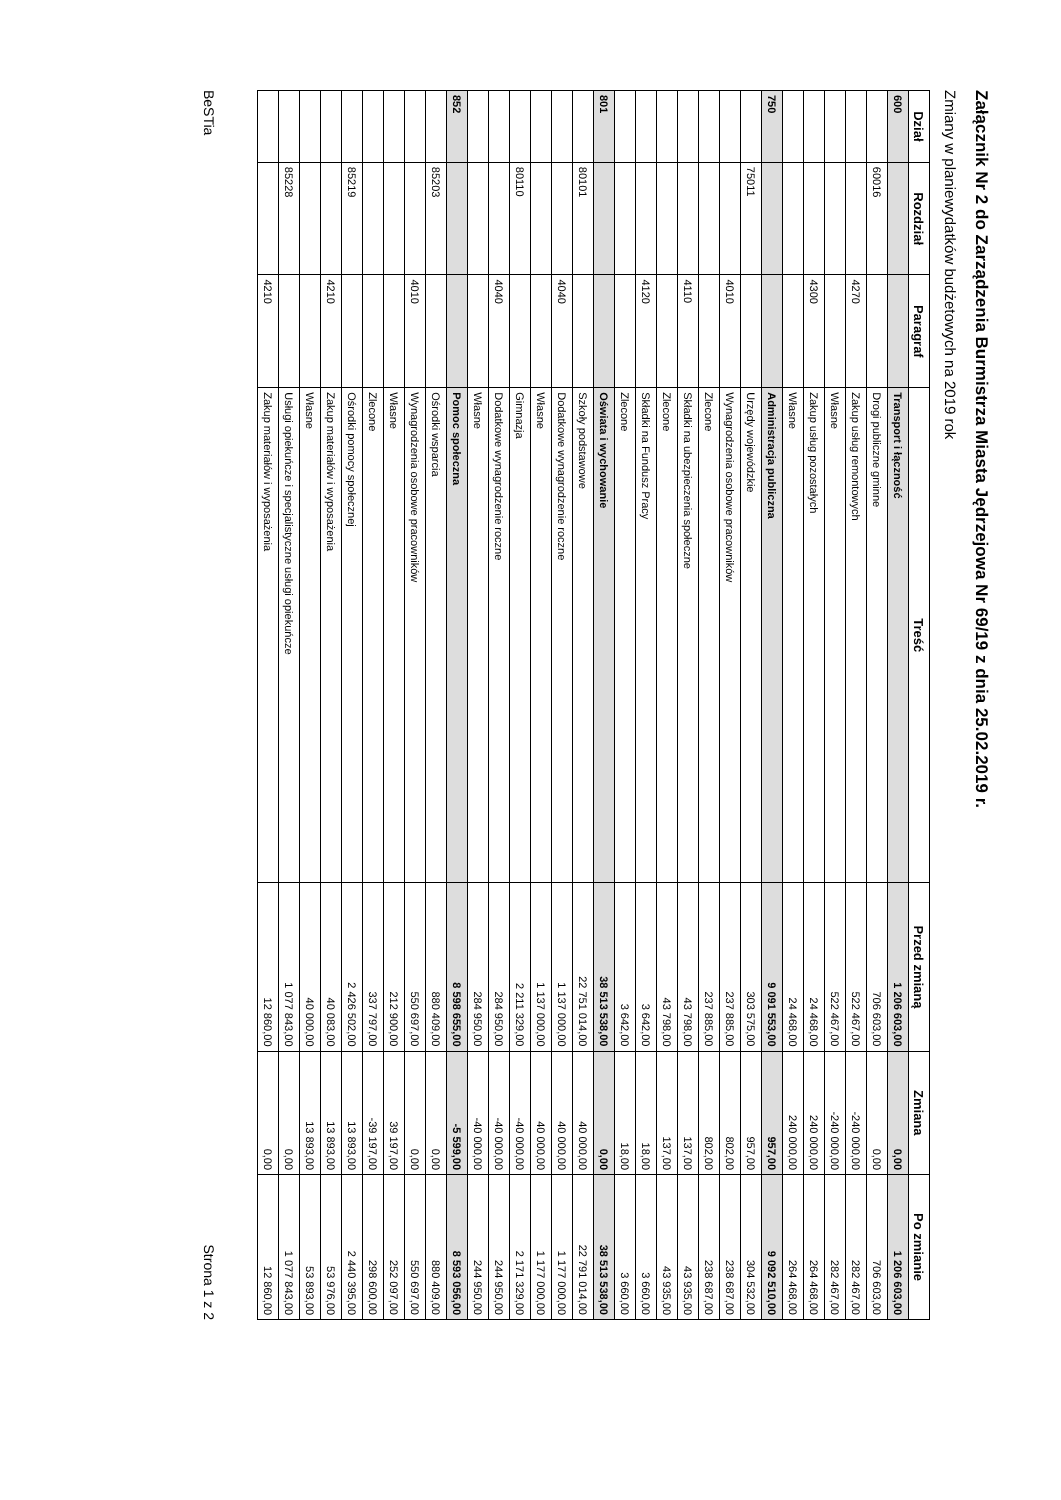Załącznik Nr 2 do Zarządzenia Burmistrza Miasta Jędrzejowa Nr 69/19 z dnia 25.02.2019 r.
Zmiany w planiewydatków budżetowych na 2019 rok
| Dział | Rozdział | Paragraf | Treść | Przed zmianą | Zmiana | Po zmianie |
| --- | --- | --- | --- | --- | --- | --- |
| 600 | | | Transport i łączność | 1 206 603,00 | 0,00 | 1 206 603,00 |
| | 60016 | | Drogi publiczne gminne | 706 603,00 | 0,00 | 706 603,00 |
| | | 4270 | Zakup usług remontowych | 522 467,00 | -240 000,00 | 282 467,00 |
| | | | Własne | 522 467,00 | -240 000,00 | 282 467,00 |
| | | 4300 | Zakup usług pozostałych | 24 468,00 | 240 000,00 | 264 468,00 |
| | | | Własne | 24 468,00 | 240 000,00 | 264 468,00 |
| 750 | | | Administracja publiczna | 9 091 553,00 | 957,00 | 9 092 510,00 |
| | 75011 | | Urzędy wojewódzkie | 303 575,00 | 957,00 | 304 532,00 |
| | | 4010 | Wynagrodzenia osobowe pracowników | 237 885,00 | 802,00 | 238 687,00 |
| | | | Zlecone | 237 885,00 | 802,00 | 238 687,00 |
| | | 4110 | Składki na ubezpieczenia społeczne | 43 798,00 | 137,00 | 43 935,00 |
| | | | Zlecone | 43 798,00 | 137,00 | 43 935,00 |
| | | 4120 | Składki na Fundusz Pracy | 3 642,00 | 18,00 | 3 660,00 |
| | | | Zlecone | 3 642,00 | 18,00 | 3 660,00 |
| 801 | | | Oświata i wychowanie | 38 513 538,00 | 0,00 | 38 513 538,00 |
| | 80101 | | Szkoły podstawowe | 22 751 014,00 | 40 000,00 | 22 791 014,00 |
| | | 4040 | Dodatkowe wynagrodzenie roczne | 1 137 000,00 | 40 000,00 | 1 177 000,00 |
| | | | Własne | 1 137 000,00 | 40 000,00 | 1 177 000,00 |
| | 80110 | | Gimnazja | 2 211 329,00 | -40 000,00 | 2 171 329,00 |
| | | 4040 | Dodatkowe wynagrodzenie roczne | 284 950,00 | -40 000,00 | 244 950,00 |
| | | | Własne | 284 950,00 | -40 000,00 | 244 950,00 |
| 852 | | | Pomoc społeczna | 8 598 655,00 | -5 599,00 | 8 593 056,00 |
| | 85203 | | Ośrodki wsparcia | 880 409,00 | 0,00 | 880 409,00 |
| | | 4010 | Wynagrodzenia osobowe pracowników | 550 697,00 | 0,00 | 550 697,00 |
| | | | Własne | 212 900,00 | 39 197,00 | 252 097,00 |
| | | | Zlecone | 337 797,00 | -39 197,00 | 298 600,00 |
| | 85219 | | Ośrodki pomocy społecznej | 2 426 502,00 | 13 893,00 | 2 440 395,00 |
| | | 4210 | Zakup materiałów i wyposażenia | 40 083,00 | 13 893,00 | 53 976,00 |
| | | | Własne | 40 000,00 | 13 893,00 | 53 893,00 |
| | 85228 | | Usługi opiekuńcze i specjalistyczne usługi opiekuńcze | 1 077 843,00 | 0,00 | 1 077 843,00 |
| | | 4210 | Zakup materiałów i wyposażenia | 12 860,00 | 0,00 | 12 860,00 |
BeSTia Strona 1 z 2